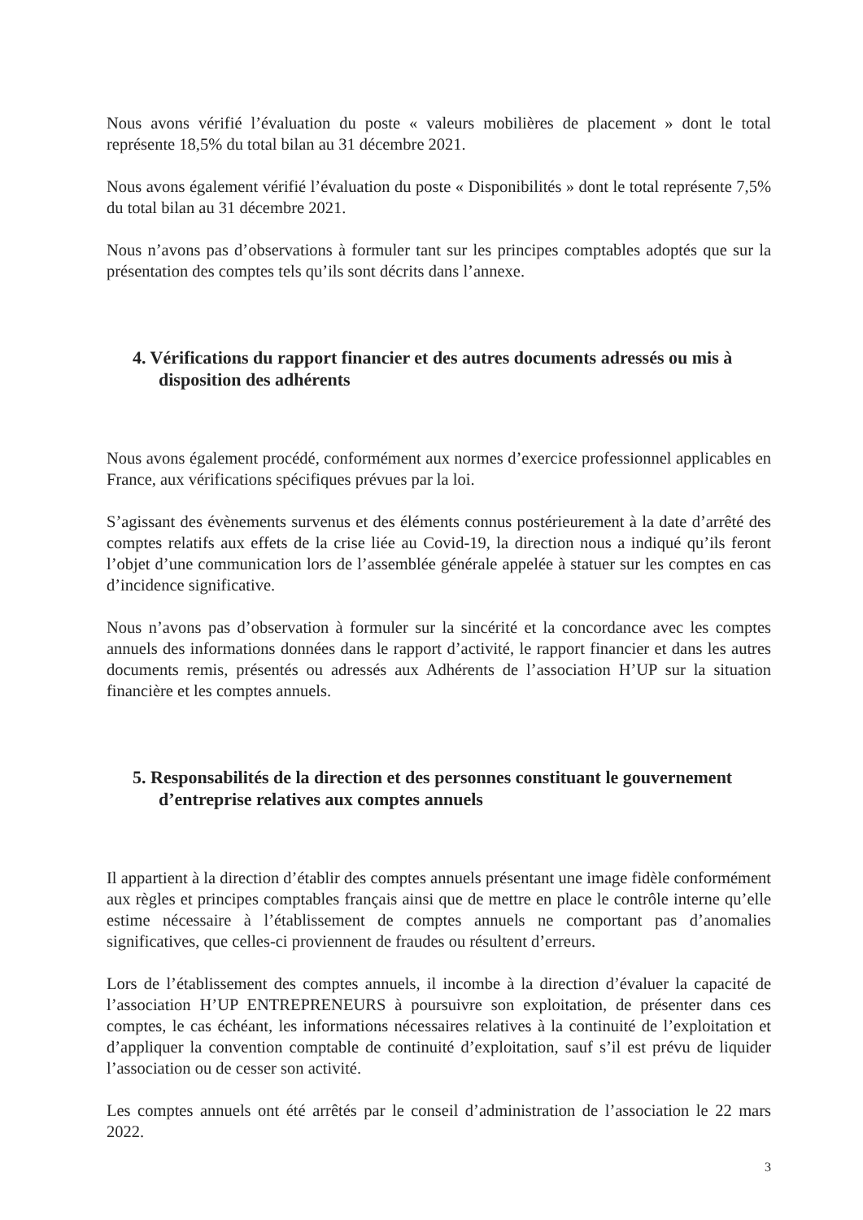Nous avons vérifié l’évaluation du poste « valeurs mobilières de placement » dont le total représente 18,5% du total bilan au 31 décembre 2021.
Nous avons également vérifié l’évaluation du poste « Disponibilités » dont le total représente 7,5% du total bilan au 31 décembre 2021.
Nous n’avons pas d’observations à formuler tant sur les principes comptables adoptés que sur la présentation des comptes tels qu’ils sont décrits dans l’annexe.
4. Vérifications du rapport financier et des autres documents adressés ou mis à disposition des adhérents
Nous avons également procédé, conformément aux normes d’exercice professionnel applicables en France, aux vérifications spécifiques prévues par la loi.
S’agissant des évènements survenus et des éléments connus postérieurement à la date d’arrêté des comptes relatifs aux effets de la crise liée au Covid-19, la direction nous a indiqué qu’ils feront l’objet d’une communication lors de l’assemblée générale appelée à statuer sur les comptes en cas d’incidence significative.
Nous n’avons pas d’observation à formuler sur la sincérité et la concordance avec les comptes annuels des informations données dans le rapport d’activité, le rapport financier et dans les autres documents remis, présentés ou adressés aux Adhérents de l’association H’UP sur la situation financière et les comptes annuels.
5. Responsabilités de la direction et des personnes constituant le gouvernement d’entreprise relatives aux comptes annuels
Il appartient à la direction d’établir des comptes annuels présentant une image fidèle conformément aux règles et principes comptables français ainsi que de mettre en place le contrôle interne qu’elle estime nécessaire à l’établissement de comptes annuels ne comportant pas d’anomalies significatives, que celles-ci proviennent de fraudes ou résultent d’erreurs.
Lors de l’établissement des comptes annuels, il incombe à la direction d’évaluer la capacité de l’association H’UP ENTREPRENEURS à poursuivre son exploitation, de présenter dans ces comptes, le cas échéant, les informations nécessaires relatives à la continuité de l’exploitation et d’appliquer la convention comptable de continuité d’exploitation, sauf s’il est prévu de liquider l’association ou de cesser son activité.
Les comptes annuels ont été arrêtés par le conseil d’administration de l’association le 22 mars 2022.
3